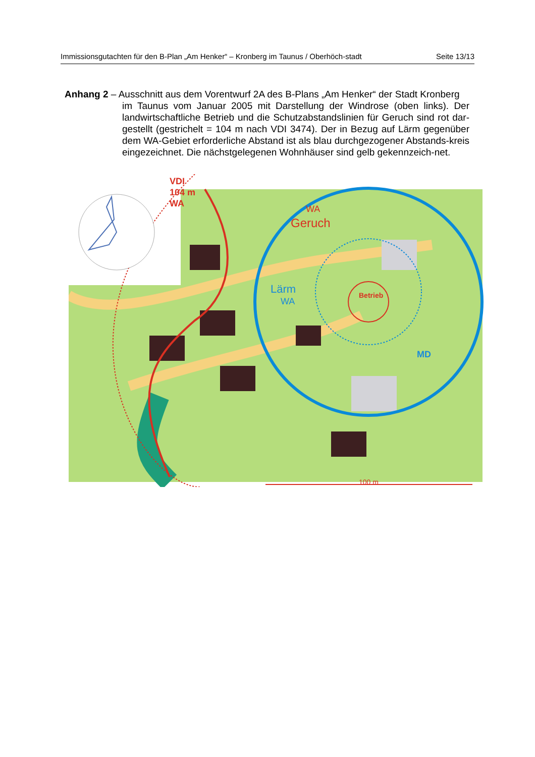Immissionsgutachten für den B-Plan „Am Henker“ – Kronberg im Taunus / Oberhöch-stadt
Seite 13/13
Anhang 2 – Ausschnitt aus dem Vorentwurf 2A des B-Plans „Am Henker“ der Stadt Kronberg
im Taunus vom Januar 2005 mit Darstellung der Windrose (oben links). Der landwirtschaftliche Betrieb und die Schutzabstandslinien für Geruch sind rot dar-gestellt (gestrichelt = 104 m nach VDI 3474). Der in Bezug auf Lärm gegenüber dem WA-Gebiet erforderliche Abstand ist als blau durchgezogener Abstands-kreis eingezeichnet. Die nächstgelegenen Wohnhäuser sind gelb gekennzeich-net.
VDI
104 m
WA
WA
Geruch
Betrieb
Lärm
WA
MD
100 m